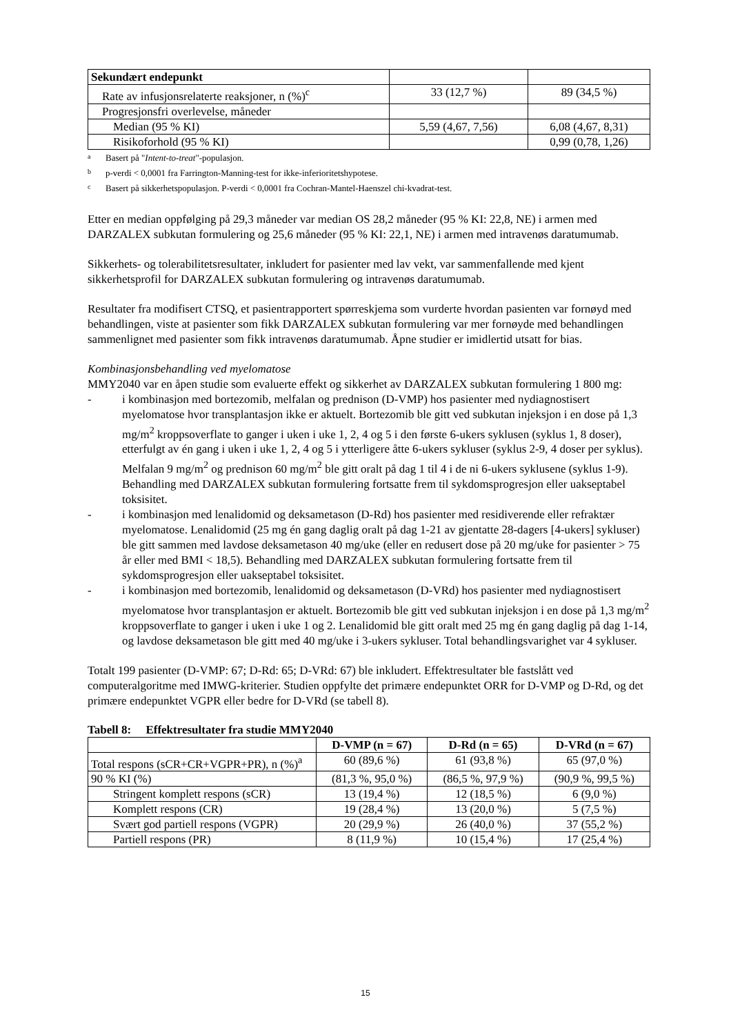| Sekundært endepunkt | | |
| Rate av infusjonsrelaterte reaksjoner, n (%)<sup>c</sup> | 33 (12,7 %) | 89 (34,5 %) |
| Progresjonsfri overlevelse, måneder | | |
| Median (95 % KI) | 5,59 (4,67, 7,56) | 6,08 (4,67, 8,31) |
| Risikoforhold (95 % KI) | | 0,99 (0,78, 1,26) |
a Basert på " Intent-to-treat "-populasjon.
b p-verdi < 0,0001 fra Farrington-Manning-test for ikke-inferioritetshypotese.
c Basert på sikkerhetspopulasjon. P-verdi < 0,0001 fra Cochran-Mantel-Haenszel chi-kvadrat-test.
Etter en median oppfølging på 29,3 måneder var median OS 28,2 måneder (95 % KI: 22,8, NE) i armen med DARZALEX subkutan formulering og 25,6 måneder (95 % KI: 22,1, NE) i armen med intravenøs daratumumab.
Sikkerhets- og tolerabilitetsresultater, inkludert for pasienter med lav vekt, var sammenfallende med kjent sikkerhetsprofil for DARZALEX subkutan formulering og intravenøs daratumumab.
Resultater fra modifisert CTSQ, et pasientrapportert spørreskjema som vurderte hvordan pasienten var fornøyd med behandlingen, viste at pasienter som fikk DARZALEX subkutan formulering var mer fornøyde med behandlingen sammenlignet med pasienter som fikk intravenøs daratumumab. Åpne studier er imidlertid utsatt for bias.
Kombinasjonsbehandling ved myelomatose
MMY2040 var en åpen studie som evaluerte effekt og sikkerhet av DARZALEX subkutan formulering 1 800 mg:
- i kombinasjon med bortezomib, melfalan og prednison (D-VMP) hos pasienter med nydiagnostisert myelomatose hvor transplantasjon ikke er aktuelt. Bortezomib ble gitt ved subkutan injeksjon i en dose på 1,3 mg/m<sup>2</sup> kroppsoverflate to ganger i uken i uke 1, 2, 4 og 5 i den første 6-ukers syklusen (syklus 1, 8 doser), etterfulgt av én gang i uken i uke 1, 2, 4 og 5 i ytterligere åtte 6-ukers sykluser (syklus 2-9, 4 doser per syklus). Melfalan 9 mg/m<sup>2</sup> og prednison 60 mg/m<sup>2</sup> ble gitt oralt på dag 1 til 4 i de ni 6-ukers syklusene (syklus 1-9). Behandling med DARZALEX subkutan formulering fortsatte frem til sykdomsprogresjon eller uakseptabel toksisitet.
- i kombinasjon med lenalidomid og deksametason (D-Rd) hos pasienter med residiverende eller refraktær myelomatose. Lenalidomid (25 mg én gang daglig oralt på dag 1-21 av gjentatte 28-dagers [4-ukers] sykluser) ble gitt sammen med lavdose deksametason 40 mg/uke (eller en redusert dose på 20 mg/uke for pasienter > 75 år eller med BMI < 18,5). Behandling med DARZALEX subkutan formulering fortsatte frem til sykdomsprogresjon eller uakseptabel toksisitet.
- i kombinasjon med bortezomib, lenalidomid og deksametason (D-VRd) hos pasienter med nydiagnostisert myelomatose hvor transplantasjon er aktuelt. Bortezomib ble gitt ved subkutan injeksjon i en dose på 1,3 mg/m<sup>2</sup> kroppsoverflate to ganger i uken i uke 1 og 2. Lenalidomid ble gitt oralt med 25 mg én gang daglig på dag 1-14, og lavdose deksametason ble gitt med 40 mg/uke i 3-ukers sykluser. Total behandlingsvarighet var 4 sykluser.
Totalt 199 pasienter (D-VMP: 67; D-Rd: 65; D-VRd: 67) ble inkludert. Effektresultater ble fastslått ved computeralgoritme med IMWG-kriterier. Studien oppfylte det primære endepunktet ORR for D-VMP og D-Rd, og det primære endepunktet VGPR eller bedre for D-VRd (se tabell 8).
Tabell 8: Effektresultater fra studie MMY2040
| | D-VMP (n = 67) | D-Rd (n = 65) | D-VRd (n = 67) |
| --- | --- | --- | --- |
| Total respons (sCR+CR+VGPR+PR), n (%)<sup>a</sup> | 60 (89,6 %) | 61 (93,8 %) | 65 (97,0 %) |
| 90 % KI (%) | (81,3 %, 95,0 %) | (86,5 %, 97,9 %) | (90,9 %, 99,5 %) |
| Stringent komplett respons (sCR) | 13 (19,4 %) | 12 (18,5 %) | 6 (9,0 %) |
| Komplett respons (CR) | 19 (28,4 %) | 13 (20,0 %) | 5 (7,5 %) |
| Svært god partiell respons (VGPR) | 20 (29,9 %) | 26 (40,0 %) | 37 (55,2 %) |
| Partiell respons (PR) | 8 (11,9 %) | 10 (15,4 %) | 17 (25,4 %) |
15